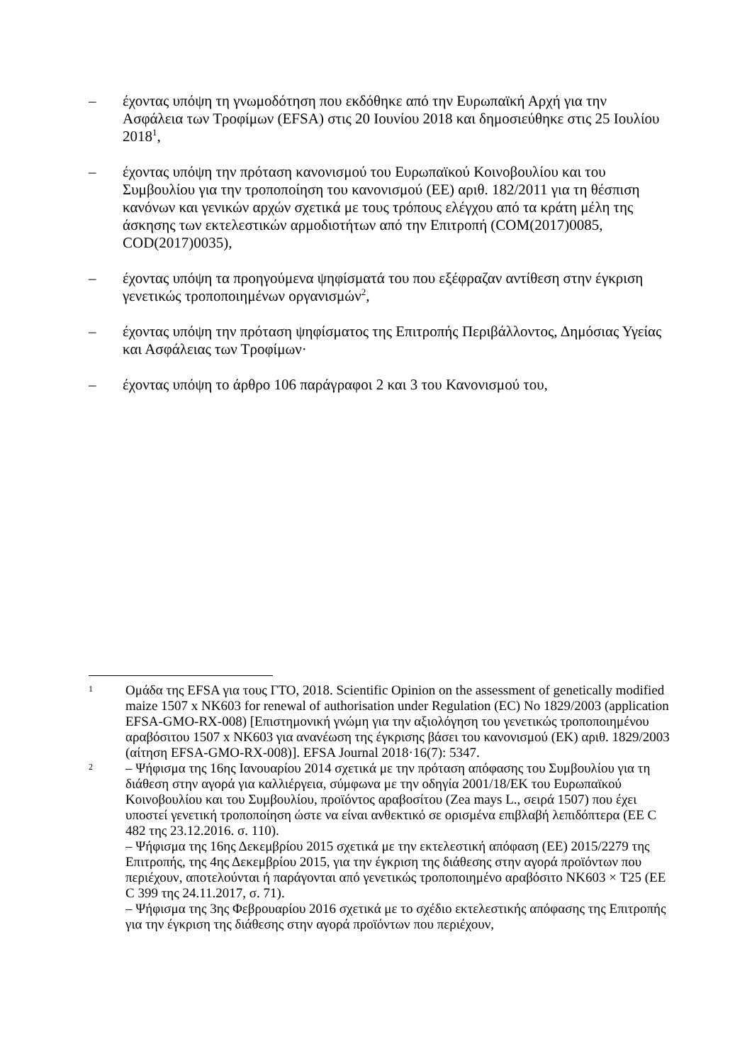– έχοντας υπόψη τη γνωμοδότηση που εκδόθηκε από την Ευρωπαϊκή Αρχή για την Ασφάλεια των Τροφίμων (EFSA) στις 20 Ιουνίου 2018 και δημοσιεύθηκε στις 25 Ιουλίου 2018<sup>1</sup>,
– έχοντας υπόψη την πρόταση κανονισμού του Ευρωπαϊκού Κοινοβουλίου και του Συμβουλίου για την τροποποίηση του κανονισμού (ΕΕ) αριθ. 182/2011 για τη θέσπιση κανόνων και γενικών αρχών σχετικά με τους τρόπους ελέγχου από τα κράτη μέλη της άσκησης των εκτελεστικών αρμοδιοτήτων από την Επιτροπή (COM(2017)0085, COD(2017)0035),
– έχοντας υπόψη τα προηγούμενα ψηφίσματά του που εξέφραζαν αντίθεση στην έγκριση γενετικώς τροποποιημένων οργανισμών<sup>2</sup>,
– έχοντας υπόψη την πρόταση ψηφίσματος της Επιτροπής Περιβάλλοντος, Δημόσιας Υγείας και Ασφάλειας των Τροφίμων·
– έχοντας υπόψη το άρθρο 106 παράγραφοι 2 και 3 του Κανονισμού του,
1
Ομάδα της EFSA για τους ΓΤΟ, 2018. Scientific Opinion on the assessment of genetically modified maize 1507 x NK603 for renewal of authorisation under Regulation (EC) No 1829/2003 (application EFSA-GMO-RX-008) [Επιστημονική γνώμη για την αξιολόγηση του γενετικώς τροποποιημένου αραβόσιτου 1507 x NK603 για ανανέωση της έγκρισης βάσει του κανονισμού (ΕΚ) αριθ. 1829/2003 (αίτηση EFSA-GMO-RX-008)]. EFSA Journal 2018·16(7): 5347.
2
– Ψήφισμα της 16ης Ιανουαρίου 2014 σχετικά με την πρόταση απόφασης του Συμβουλίου για τη διάθεση στην αγορά για καλλιέργεια, σύμφωνα με την οδηγία 2001/18/ΕΚ του Ευρωπαϊκού Κοινοβουλίου και του Συμβουλίου, προϊόντος αραβοσίτου (Zea mays L., σειρά 1507) που έχει υποστεί γενετική τροποποίηση ώστε να είναι ανθεκτικό σε ορισμένα επιβλαβή λεπιδόπτερα (ΕΕ C 482 της 23.12.2016. σ. 110).
– Ψήφισμα της 16ης Δεκεμβρίου 2015 σχετικά με την εκτελεστική απόφαση (ΕΕ) 2015/2279 της Επιτροπής, της 4ης Δεκεμβρίου 2015, για την έγκριση της διάθεσης στην αγορά προϊόντων που περιέχουν, αποτελούνται ή παράγονται από γενετικώς τροποποιημένο αραβόσιτο NK603 × T25 (ΕΕ C 399 της 24.11.2017, σ. 71).
– Ψήφισμα της 3ης Φεβρουαρίου 2016 σχετικά με το σχέδιο εκτελεστικής απόφασης της Επιτροπής για την έγκριση της διάθεσης στην αγορά προϊόντων που περιέχουν,